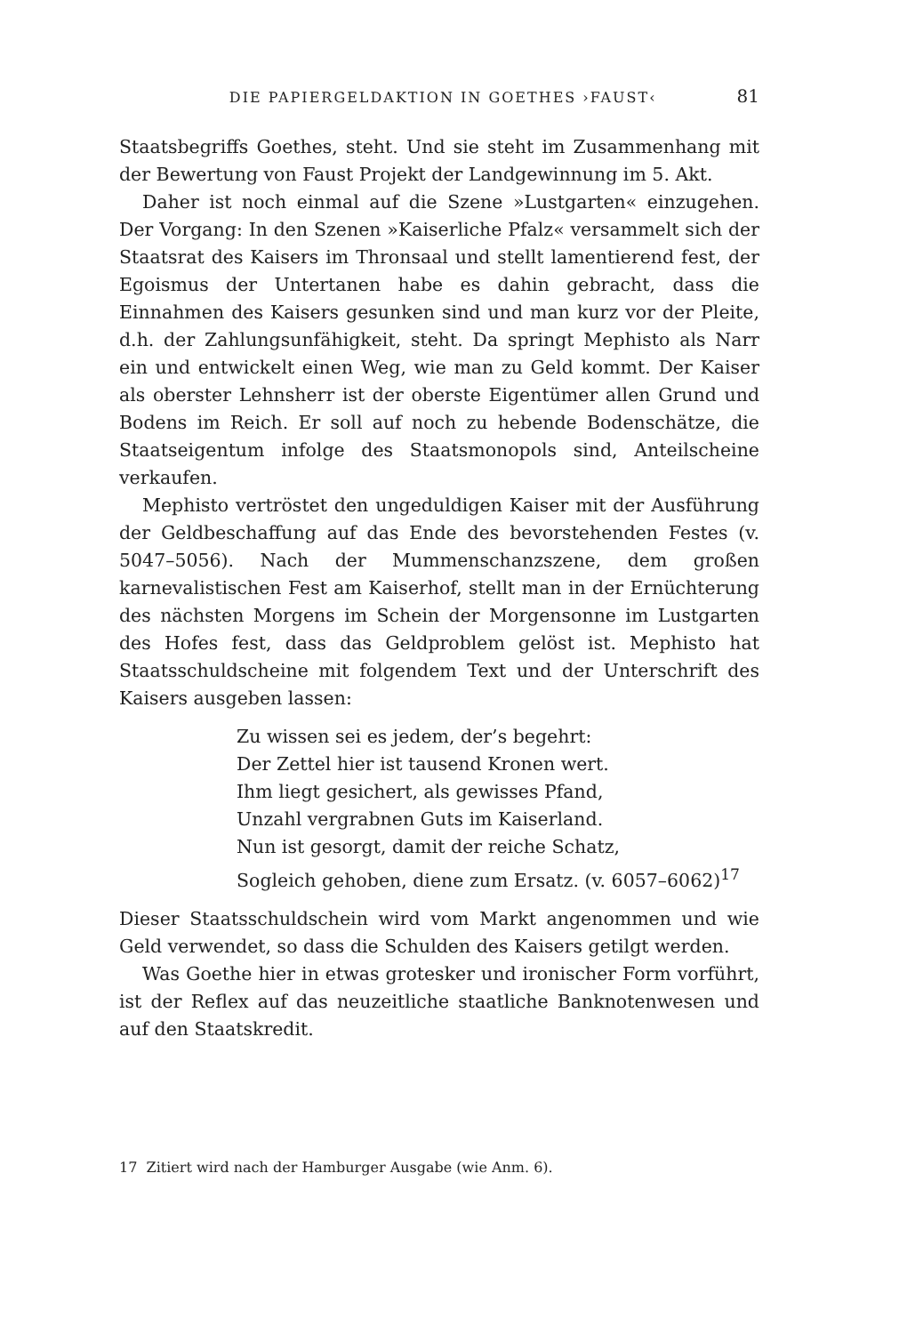DIE PAPIERGELDAKTION IN GOETHES ›FAUST‹ 81
Staatsbegriffs Goethes, steht. Und sie steht im Zusammenhang mit der Bewertung von Faust Projekt der Landgewinnung im 5. Akt.
Daher ist noch einmal auf die Szene »Lustgarten« einzugehen. Der Vorgang: In den Szenen »Kaiserliche Pfalz« versammelt sich der Staatsrat des Kaisers im Thronsaal und stellt lamentierend fest, der Egoismus der Untertanen habe es dahin gebracht, dass die Einnahmen des Kaisers gesunken sind und man kurz vor der Pleite, d.h. der Zahlungsunfähigkeit, steht. Da springt Mephisto als Narr ein und entwickelt einen Weg, wie man zu Geld kommt. Der Kaiser als oberster Lehnsherr ist der oberste Eigentümer allen Grund und Bodens im Reich. Er soll auf noch zu hebende Bodenschätze, die Staatseigentum infolge des Staatsmonopols sind, Anteilscheine verkaufen.
Mephisto vertröstet den ungeduldigen Kaiser mit der Ausführung der Geldbeschaffung auf das Ende des bevorstehenden Festes (v. 5047–5056). Nach der Mummenschanzszene, dem großen karnevalistischen Fest am Kaiserhof, stellt man in der Ernüchterung des nächsten Morgens im Schein der Morgensonne im Lustgarten des Hofes fest, dass das Geldproblem gelöst ist. Mephisto hat Staatsschuldscheine mit folgendem Text und der Unterschrift des Kaisers ausgeben lassen:
Zu wissen sei es jedem, der’s begehrt:
Der Zettel hier ist tausend Kronen wert.
Ihm liegt gesichert, als gewisses Pfand,
Unzahl vergrabnen Guts im Kaiserland.
Nun ist gesorgt, damit der reiche Schatz,
Sogleich gehoben, diene zum Ersatz. (v. 6057–6062)<sup>17</sup>
Dieser Staatsschuldschein wird vom Markt angenommen und wie Geld verwendet, so dass die Schulden des Kaisers getilgt werden.
Was Goethe hier in etwas grotesker und ironischer Form vorführt, ist der Reflex auf das neuzeitliche staatliche Banknotenwesen und auf den Staatskredit.
17 Zitiert wird nach der Hamburger Ausgabe (wie Anm. 6).